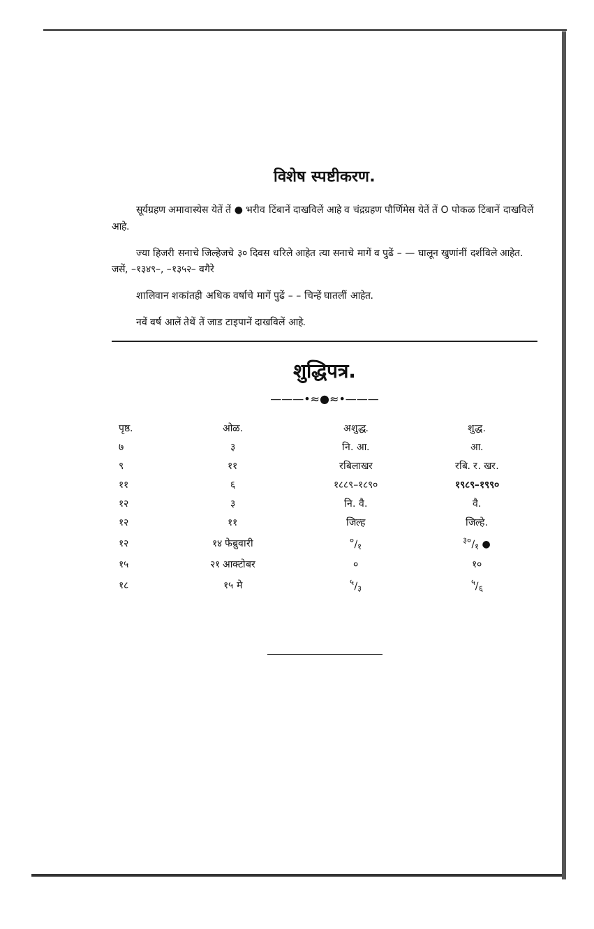विशेष स्पष्टीकरण.
सूर्यग्रहण अमावास्येस येतें तें ● भरीव टिंबानें दाखविलें आहे व चंद्रग्रहण पौर्णिमेस येतें तें O पोकळ टिंबानें दाखविलें आहे.
ज्या हिजरी सनाचे जिल्हेजचे ३० दिवस धरिले आहेत त्या सनाचे मागें व पुढें – — घालून खुणांनीं दर्शविले आहेत. जसें, –१३४९–, –१३५२– वगैरे
शालिवान शकांतही अधिक वर्षाचे मागें पुढें – – चिन्हें घातलीं आहेत.
नवें वर्ष आलें तेथें तें जाड टाइपानें दाखविलें आहे.
शुद्धिपत्र.
———•≈●≈•———
| पृष्ठ. | ओळ. | अशुद्ध. | शुद्ध. |
| --- | --- | --- | --- |
| ७ | ३ | नि. आ. | आ. |
| ९ | ११ | रबिलाखर | रबि. र. खर. |
| ११ | ६ | १८८९–१८९० | १९८९–१९९० |
| १२ | ३ | नि. वै. | वै. |
| १२ | ११ | जिल्ह | जिल्हे. |
| १२ | १४ फेब्रुवारी | ०/१ | ३०/१ ● |
| १५ | २१ आक्टोबर | ० | १० |
| १८ | १५ मे | ५/३ | ५/६ |